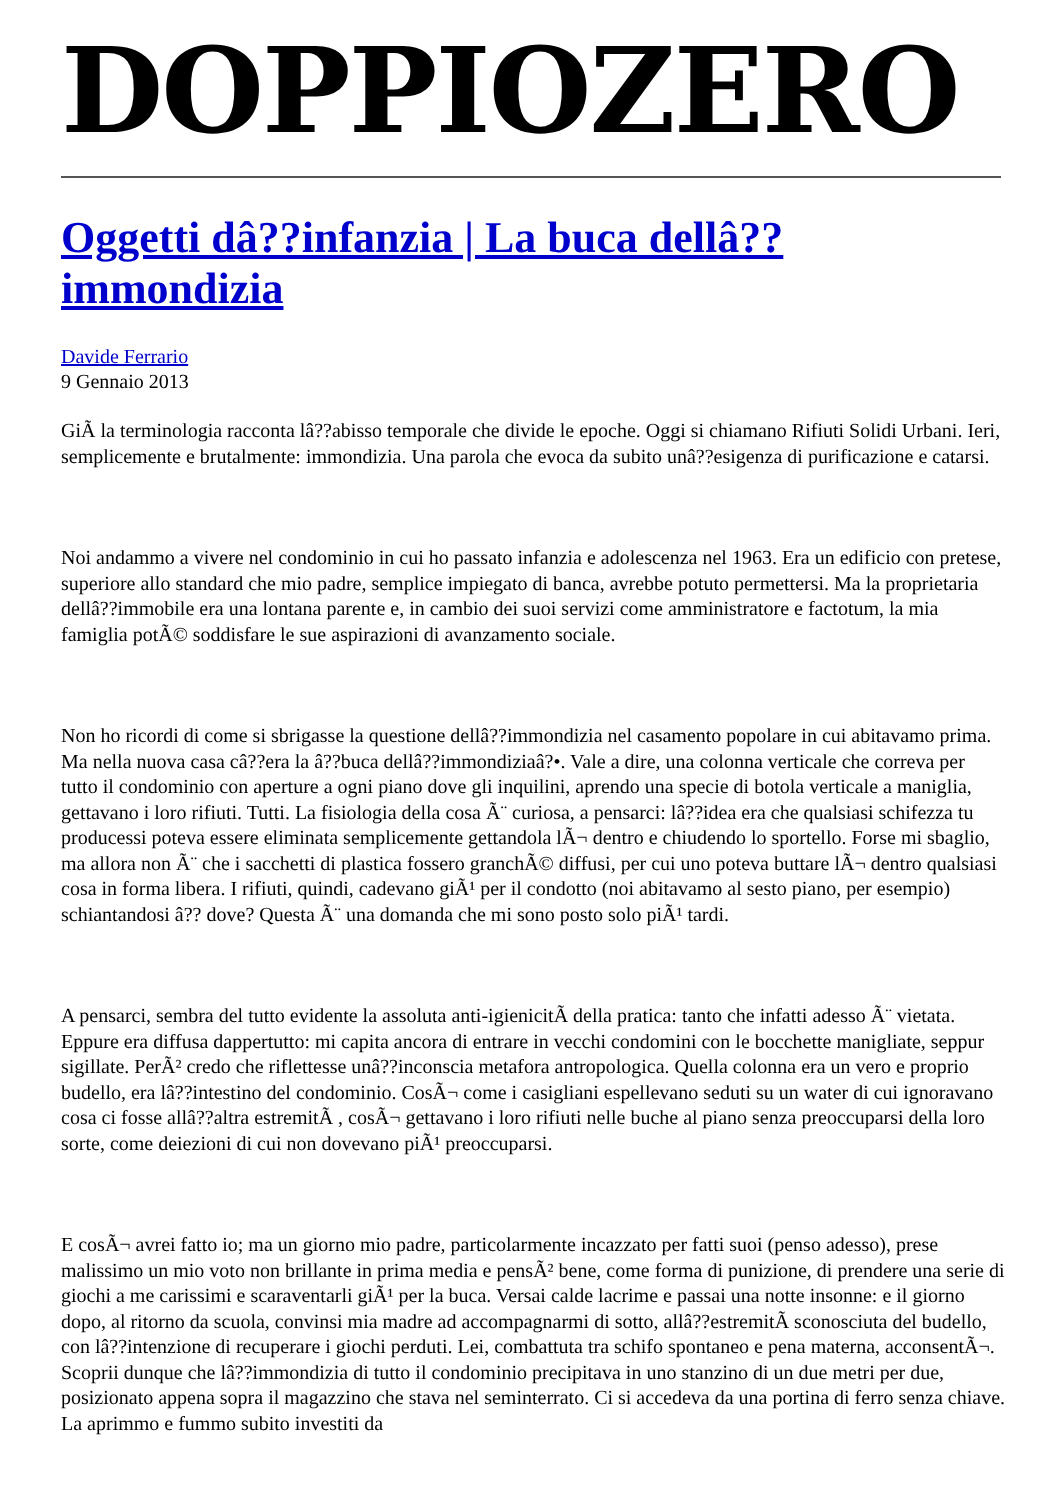DOPPIOZERO
Oggetti dâ??infanzia | La buca dellâ??immondizia
Davide Ferrario
9 Gennaio 2013
GiÃ la terminologia racconta lâ??abisso temporale che divide le epoche. Oggi si chiamano Rifiuti Solidi Urbani. Ieri, semplicemente e brutalmente: immondizia. Una parola che evoca da subito unâ??esigenza di purificazione e catarsi.
Noi andammo a vivere nel condominio in cui ho passato infanzia e adolescenza nel 1963. Era un edificio con pretese, superiore allo standard che mio padre, semplice impiegato di banca, avrebbe potuto permettersi. Ma la proprietaria dellâ??immobile era una lontana parente e, in cambio dei suoi servizi come amministratore e factotum, la mia famiglia potÃ© soddisfare le sue aspirazioni di avanzamento sociale.
Non ho ricordi di come si sbrigasse la questione dellâ??immondizia nel casamento popolare in cui abitavamo prima. Ma nella nuova casa câ??era la â??buca dellâ??immondiziaâ?•. Vale a dire, una colonna verticale che correva per tutto il condominio con aperture a ogni piano dove gli inquilini, aprendo una specie di botola verticale a maniglia, gettavano i loro rifiuti. Tutti. La fisiologia della cosa Ã¨ curiosa, a pensarci: lâ??idea era che qualsiasi schifezza tu producessi poteva essere eliminata semplicemente gettandola lÃ¬ dentro e chiudendo lo sportello. Forse mi sbaglio, ma allora non Ã¨ che i sacchetti di plastica fossero granchÃ© diffusi, per cui uno poteva buttare lÃ¬ dentro qualsiasi cosa in forma libera. I rifiuti, quindi, cadevano giÃ¹ per il condotto (noi abitavamo al sesto piano, per esempio) schiantandosi â?? dove? Questa Ã¨ una domanda che mi sono posto solo piÃ¹ tardi.
A pensarci, sembra del tutto evidente la assoluta anti-igienicitÃ della pratica: tanto che infatti adesso Ã¨ vietata. Eppure era diffusa dappertutto: mi capita ancora di entrare in vecchi condomini con le bocchette manigliate, seppur sigillate. PerÃ² credo che riflettesse unâ??inconscia metafora antropologica. Quella colonna era un vero e proprio budello, era lâ??intestino del condominio. CosÃ¬ come i casigliani espellevano seduti su un water di cui ignoravano cosa ci fosse allâ??altra estremitÃ , cosÃ¬ gettavano i loro rifiuti nelle buche al piano senza preoccuparsi della loro sorte, come deiezioni di cui non dovevano piÃ¹ preoccuparsi.
E cosÃ¬ avrei fatto io; ma un giorno mio padre, particolarmente incazzato per fatti suoi (penso adesso), prese malissimo un mio voto non brillante in prima media e pensÃ² bene, come forma di punizione, di prendere una serie di giochi a me carissimi e scaraventarli giÃ¹ per la buca. Versai calde lacrime e passai una notte insonne: e il giorno dopo, al ritorno da scuola, convinsi mia madre ad accompagnarmi di sotto, allâ??estremitÃ sconosciuta del budello, con lâ??intenzione di recuperare i giochi perduti. Lei, combattuta tra schifo spontaneo e pena materna, acconsentÃ¬. Scoprii dunque che lâ??immondizia di tutto il condominio precipitava in uno stanzino di un due metri per due, posizionato appena sopra il magazzino che stava nel seminterrato. Ci si accedeva da una portina di ferro senza chiave. La aprimmo e fummo subito investiti da